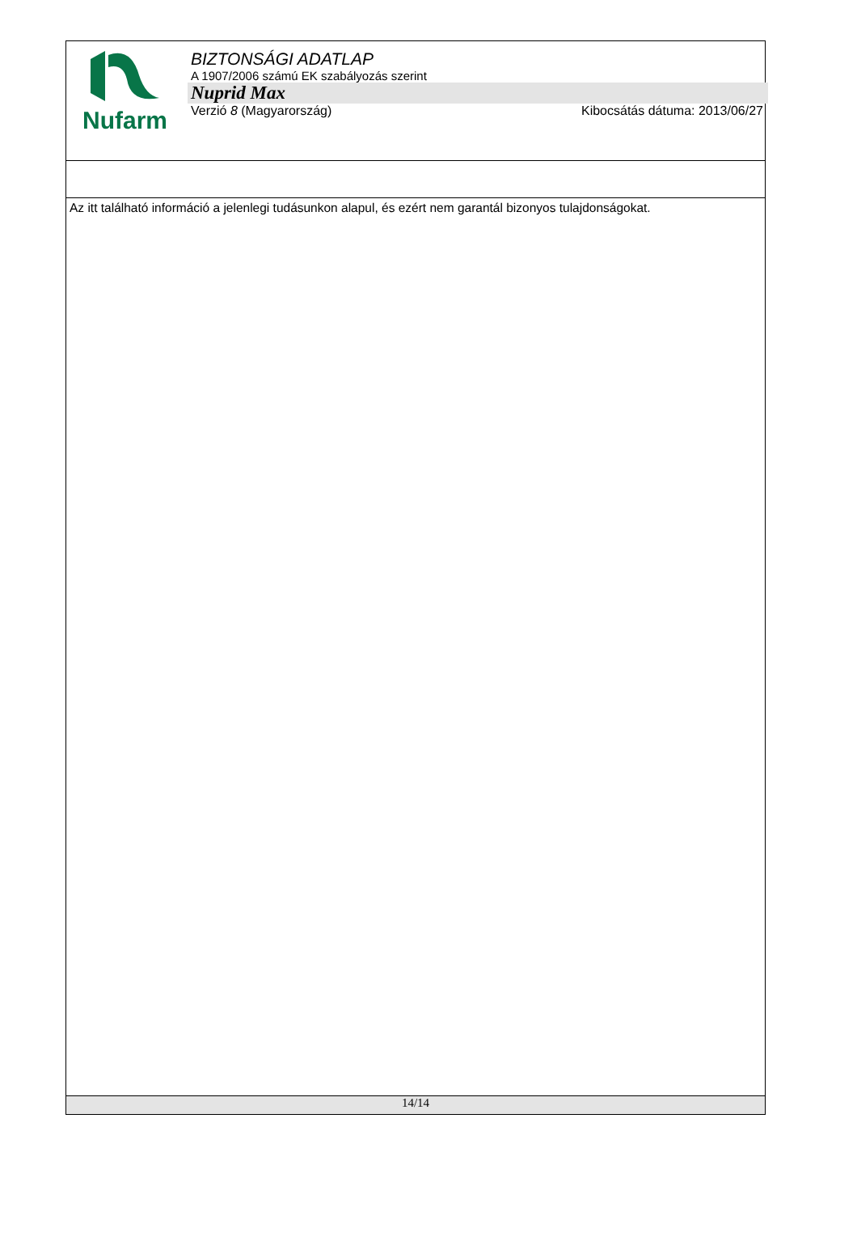Nufarm
BIZTONSÁGI ADATLAP
A 1907/2006 számú EK szabályozás szerint
Nuprid Max
Verzió 8 (Magyarország) Kibocsátás dátuma: 2013/06/27
Az itt található információ a jelenlegi tudásunkon alapul, és ezért nem garantál bizonyos tulajdonságokat.
14/14